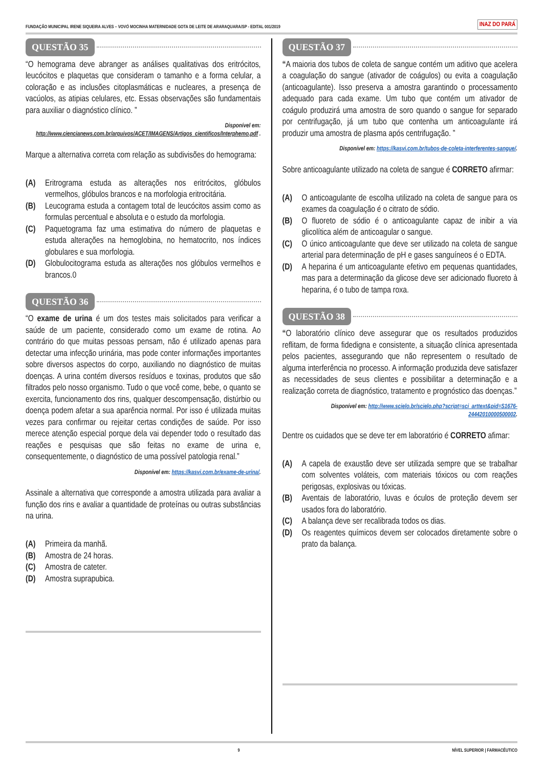FUNDAÇÃO MUNICIPAL IRENE SIQUEIRA ALVES – VOVÓ MOCINHA MATERNIDADE GOTA DE LEITE DE ARARAQUARA/SP - EDITAL 001/2019 INAZ DO PARÁ
QUESTÃO 35
“O hemograma deve abranger as análises qualitativas dos eritrócitos, leucócitos e plaquetas que consideram o tamanho e a forma celular, a coloração e as inclusões citoplasmáticas e nucleares, a presença de vacúolos, as atipias celulares, etc. Essas observações são fundamentais para auxiliar o diagnóstico clínico. ”
Disponível em:
http://www.ciencianews.com.br/arquivos/ACET/IMAGENS/Artigos_cientificos/Interphemo.pdf .
Marque a alternativa correta com relação as subdivisões do hemograma:
(A) Eritrograma estuda as alterações nos eritrócitos, glóbulos vermelhos, glóbulos brancos e na morfologia eritrocitária.
(B) Leucograma estuda a contagem total de leucócitos assim como as formulas percentual e absoluta e o estudo da morfologia.
(C) Paquetograma faz uma estimativa do número de plaquetas e estuda alterações na hemoglobina, no hematocrito, nos índices globulares e sua morfologia.
(D) Globulocitograma estuda as alterações nos glóbulos vermelhos e brancos.0
QUESTÃO 36
“O exame de urina é um dos testes mais solicitados para verificar a saúde de um paciente, considerado como um exame de rotina. Ao contrário do que muitas pessoas pensam, não é utilizado apenas para detectar uma infecção urinária, mas pode conter informações importantes sobre diversos aspectos do corpo, auxiliando no diagnóstico de muitas doenças. A urina contém diversos resíduos e toxinas, produtos que são filtrados pelo nosso organismo. Tudo o que você come, bebe, o quanto se exercita, funcionamento dos rins, qualquer descompensação, distúrbio ou doença podem afetar a sua aparência normal. Por isso é utilizada muitas vezes para confirmar ou rejeitar certas condições de saúde. Por isso merece atenção especial porque dela vai depender todo o resultado das reações e pesquisas que são feitas no exame de urina e, consequentemente, o diagnóstico de uma possível patologia renal.”
Disponível em: https://kasvi.com.br/exame-de-urina/.
Assinale a alternativa que corresponde a amostra utilizada para avaliar a função dos rins e avaliar a quantidade de proteínas ou outras substâncias na urina.
(A) Primeira da manhã.
(B) Amostra de 24 horas.
(C) Amostra de cateter.
(D) Amostra suprapubica.
QUESTÃO 37
“A maioria dos tubos de coleta de sangue contém um aditivo que acelera a coagulação do sangue (ativador de coágulos) ou evita a coagulação (anticoagulante). Isso preserva a amostra garantindo o processamento adequado para cada exame. Um tubo que contém um ativador de coágulo produzirá uma amostra de soro quando o sangue for separado por centrifugação, já um tubo que contenha um anticoagulante irá produzir uma amostra de plasma após centrifugação. ”
Disponível em: https://kasvi.com.br/tubos-de-coleta-interferentes-sangue/.
Sobre anticoagulante utilizado na coleta de sangue é CORRETO afirmar:
(A) O anticoagulante de escolha utilizado na coleta de sangue para os exames da coagulação é o citrato de sódio.
(B) O fluoreto de sódio é o anticoagulante capaz de inibir a via glicolítica além de anticoagular o sangue.
(C) O único anticoagulante que deve ser utilizado na coleta de sangue arterial para determinação de pH e gases sanguíneos é o EDTA.
(D) A heparina é um anticoagulante efetivo em pequenas quantidades, mas para a determinação da glicose deve ser adicionado fluoreto à heparina, é o tubo de tampa roxa.
QUESTÃO 38
“O laboratório clínico deve assegurar que os resultados produzidos reflitam, de forma fidedigna e consistente, a situação clínica apresentada pelos pacientes, assegurando que não representem o resultado de alguma interferência no processo. A informação produzida deve satisfazer as necessidades de seus clientes e possibilitar a determinação e a realização correta de diagnóstico, tratamento e prognóstico das doenças.”
Disponível em: http://www.scielo.br/scielo.php?script=sci_arttext&pid=S1676-24442010000500002.
Dentre os cuidados que se deve ter em laboratório é CORRETO afimar:
(A) A capela de exaustão deve ser utilizada sempre que se trabalhar com solventes voláteis, com materiais tóxicos ou com reações perigosas, explosivas ou tóxicas.
(B) Aventais de laboratório, luvas e óculos de proteção devem ser usados fora do laboratório.
(C) A balança deve ser recalibrada todos os dias.
(D) Os reagentes químicos devem ser colocados diretamente sobre o prato da balança.
9 NÍVEL SUPERIOR | FARMACÊUTICO